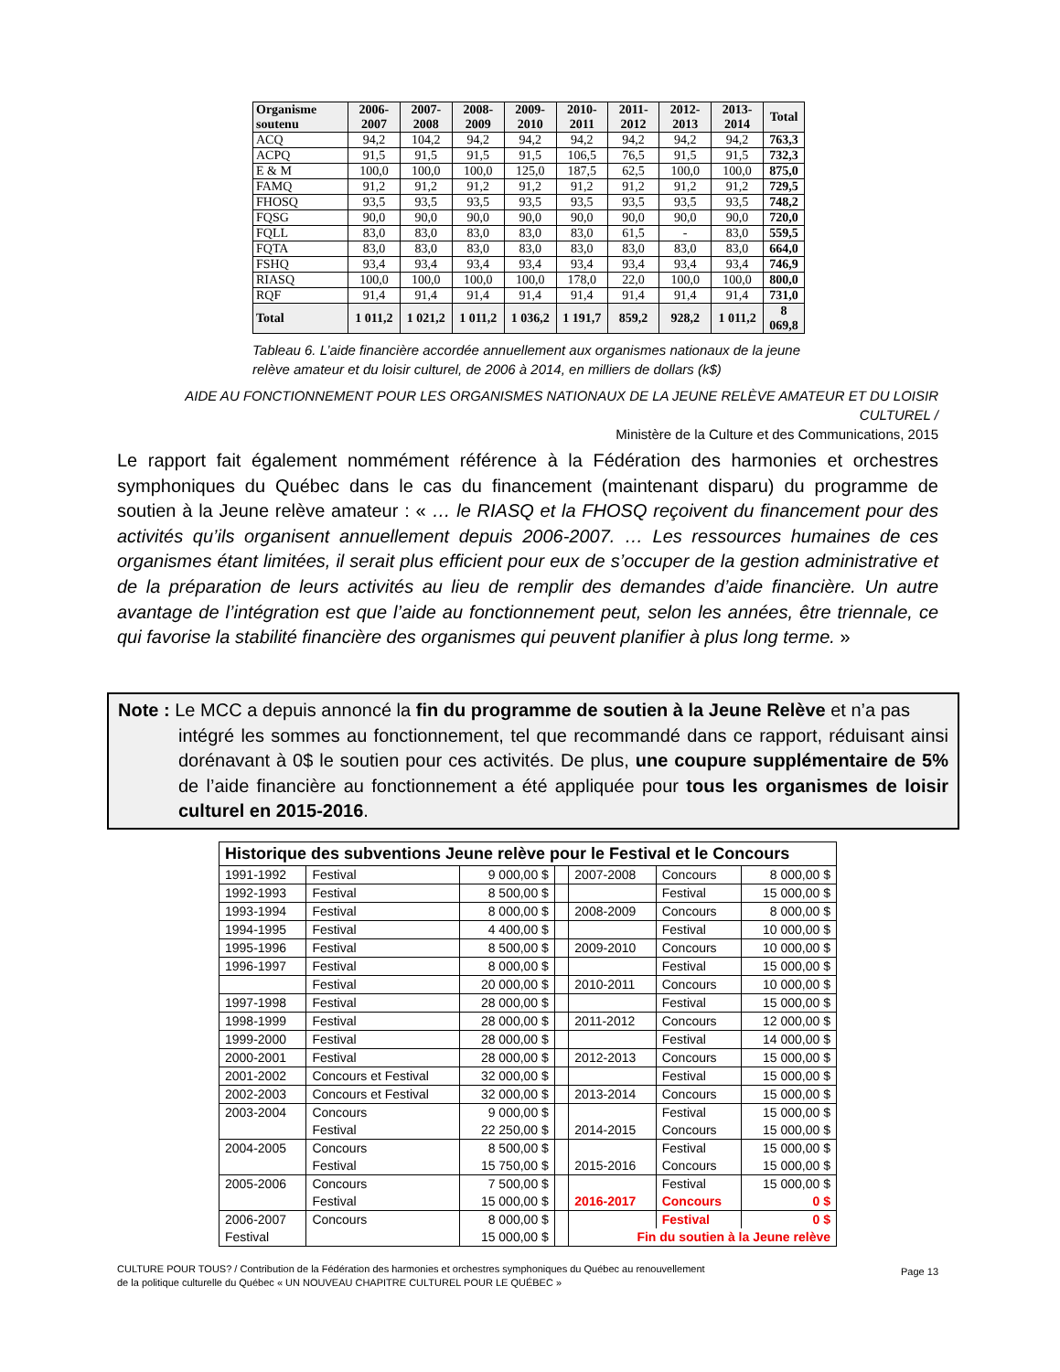| Organisme soutenu | 2006-2007 | 2007-2008 | 2008-2009 | 2009-2010 | 2010-2011 | 2011-2012 | 2012-2013 | 2013-2014 | Total |
| --- | --- | --- | --- | --- | --- | --- | --- | --- | --- |
| ACQ | 94,2 | 104,2 | 94,2 | 94,2 | 94,2 | 94,2 | 94,2 | 94,2 | 763,3 |
| ACPQ | 91,5 | 91,5 | 91,5 | 91,5 | 106,5 | 76,5 | 91,5 | 91,5 | 732,3 |
| E & M | 100,0 | 100,0 | 100,0 | 125,0 | 187,5 | 62,5 | 100,0 | 100,0 | 875,0 |
| FAMQ | 91,2 | 91,2 | 91,2 | 91,2 | 91,2 | 91,2 | 91,2 | 91,2 | 729,5 |
| FHOSQ | 93,5 | 93,5 | 93,5 | 93,5 | 93,5 | 93,5 | 93,5 | 93,5 | 748,2 |
| FQSG | 90,0 | 90,0 | 90,0 | 90,0 | 90,0 | 90,0 | 90,0 | 90,0 | 720,0 |
| FQLL | 83,0 | 83,0 | 83,0 | 83,0 | 83,0 | 61,5 | - | 83,0 | 559,5 |
| FQTA | 83,0 | 83,0 | 83,0 | 83,0 | 83,0 | 83,0 | 83,0 | 83,0 | 664,0 |
| FSHQ | 93,4 | 93,4 | 93,4 | 93,4 | 93,4 | 93,4 | 93,4 | 93,4 | 746,9 |
| RIASQ | 100,0 | 100,0 | 100,0 | 100,0 | 178,0 | 22,0 | 100,0 | 100,0 | 800,0 |
| RQF | 91,4 | 91,4 | 91,4 | 91,4 | 91,4 | 91,4 | 91,4 | 91,4 | 731,0 |
| Total | 1 011,2 | 1 021,2 | 1 011,2 | 1 036,2 | 1 191,7 | 859,2 | 928,2 | 1 011,2 | 8 069,8 |
Tableau 6. L’aide financière accordée annuellement aux organismes nationaux de la jeune relève amateur et du loisir culturel, de 2006 à 2014, en milliers de dollars (k$)
AIDE AU FONCTIONNEMENT POUR LES ORGANISMES NATIONAUX DE LA JEUNE RELÈVE AMATEUR ET DU LOISIR CULTUREL /
Ministère de la Culture et des Communications, 2015
Le rapport fait également nommément référence à la Fédération des harmonies et orchestres symphoniques du Québec dans le cas du financement (maintenant disparu) du programme de soutien à la Jeune relève amateur : « … le RIASQ et la FHOSQ reçoivent du financement pour des activités qu’ils organisent annuellement depuis 2006-2007. … Les ressources humaines de ces organismes étant limitées, il serait plus efficient pour eux de s’occuper de la gestion administrative et de la préparation de leurs activités au lieu de remplir des demandes d’aide financière. Un autre avantage de l’intégration est que l’aide au fonctionnement peut, selon les années, être triennale, ce qui favorise la stabilité financière des organismes qui peuvent planifier à plus long terme. »
Note : Le MCC a depuis annoncé la fin du programme de soutien à la Jeune Relève et n’a pas
intégré les sommes au fonctionnement, tel que recommandé dans ce rapport, réduisant ainsi dorénavant à 0$ le soutien pour ces activités. De plus, une coupure supplémentaire de 5% de l’aide financière au fonctionnement a été appliquée pour tous les organismes de loisir culturel en 2015-2016.
| Historique des subventions Jeune relève pour le Festival et le Concours | | | | | | |
| --- | --- | --- | --- | --- | --- | --- |
| 1991-1992 | Festival | 9 000,00 $ | | 2007-2008 | Concours | 8 000,00 $ |
| 1992-1993 | Festival | 8 500,00 $ | | | Festival | 15 000,00 $ |
| 1993-1994 | Festival | 8 000,00 $ | | 2008-2009 | Concours | 8 000,00 $ |
| 1994-1995 | Festival | 4 400,00 $ | | | Festival | 10 000,00 $ |
| 1995-1996 | Festival | 8 500,00 $ | | 2009-2010 | Concours | 10 000,00 $ |
| 1996-1997 | Festival | 8 000,00 $ | | | Festival | 15 000,00 $ |
| | Festival | 20 000,00 $ | | 2010-2011 | Concours | 10 000,00 $ |
| 1997-1998 | Festival | 28 000,00 $ | | | Festival | 15 000,00 $ |
| 1998-1999 | Festival | 28 000,00 $ | | 2011-2012 | Concours | 12 000,00 $ |
| 1999-2000 | Festival | 28 000,00 $ | | | Festival | 14 000,00 $ |
| 2000-2001 | Festival | 28 000,00 $ | | 2012-2013 | Concours | 15 000,00 $ |
| 2001-2002 | Concours et Festival | 32 000,00 $ | | | Festival | 15 000,00 $ |
| 2002-2003 | Concours et Festival | 32 000,00 $ | | 2013-2014 | Concours | 15 000,00 $ |
| 2003-2004 | Concours | 9 000,00 $ | | | Festival | 15 000,00 $ |
| | Festival | 22 250,00 $ | | 2014-2015 | Concours | 15 000,00 $ |
| 2004-2005 | Concours | 8 500,00 $ | | | Festival | 15 000,00 $ |
| | Festival | 15 750,00 $ | | 2015-2016 | Concours | 15 000,00 $ |
| 2005-2006 | Concours | 7 500,00 $ | | | Festival | 15 000,00 $ |
| | Festival | 15 000,00 $ | | 2016-2017 | Concours | 0 $ |
| 2006-2007 | Concours | 8 000,00 $ | | | Festival | 0 $ |
| Festival | | 15 000,00 $ | | Fin du soutien à la Jeune relève | | |
CULTURE POUR TOUS? / Contribution de la Fédération des harmonies et orchestres symphoniques du Québec au renouvellement
de la politique culturelle du Québec « UN NOUVEAU CHAPITRE CULTUREL POUR LE QUÉBEC »
Page 13